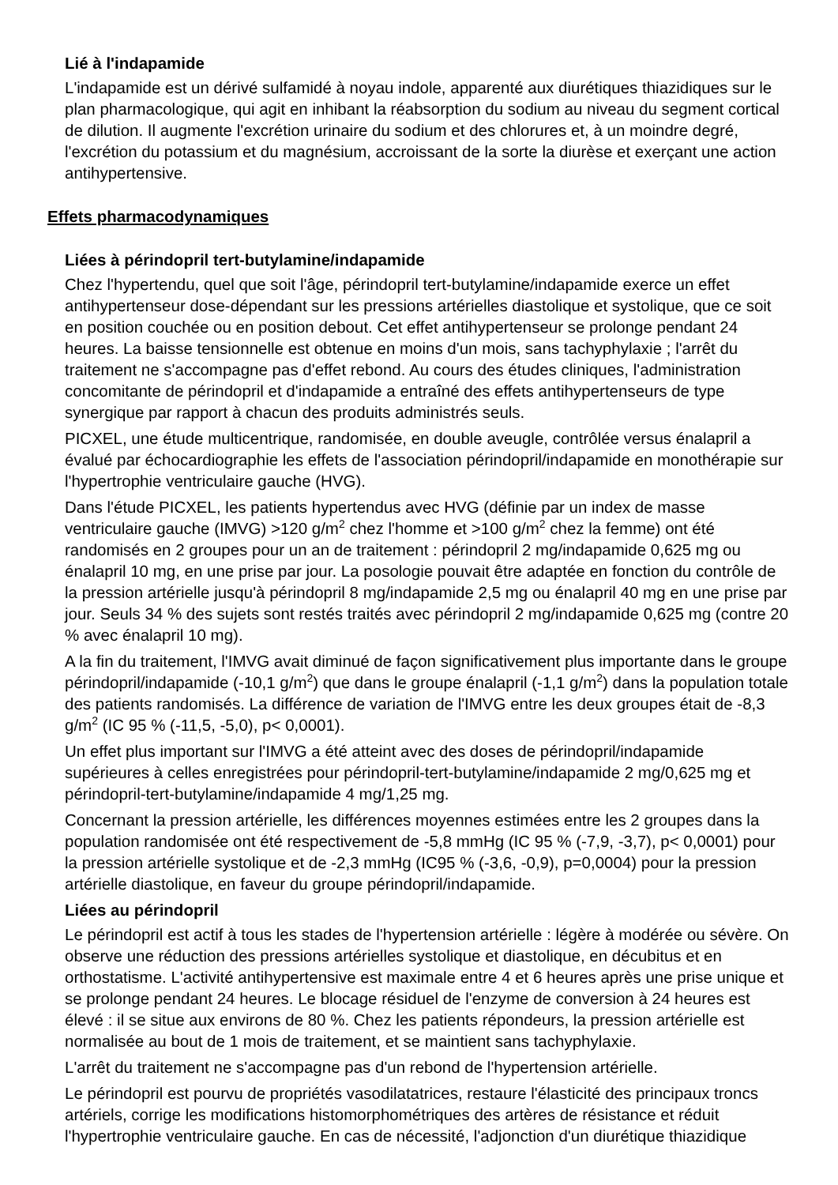Lié à l'indapamide
L'indapamide est un dérivé sulfamidé à noyau indole, apparenté aux diurétiques thiazidiques sur le plan pharmacologique, qui agit en inhibant la réabsorption du sodium au niveau du segment cortical de dilution. Il augmente l'excrétion urinaire du sodium et des chlorures et, à un moindre degré, l'excrétion du potassium et du magnésium, accroissant de la sorte la diurèse et exerçant une action antihypertensive.
Effets pharmacodynamiques
Liées à périndopril tert-butylamine/indapamide
Chez l'hypertendu, quel que soit l'âge, périndopril tert-butylamine/indapamide exerce un effet antihypertenseur dose-dépendant sur les pressions artérielles diastolique et systolique, que ce soit en position couchée ou en position debout. Cet effet antihypertenseur se prolonge pendant 24 heures. La baisse tensionnelle est obtenue en moins d'un mois, sans tachyphylaxie ; l'arrêt du traitement ne s'accompagne pas d'effet rebond. Au cours des études cliniques, l'administration concomitante de périndopril et d'indapamide a entraîné des effets antihypertenseurs de type synergique par rapport à chacun des produits administrés seuls.
PICXEL, une étude multicentrique, randomisée, en double aveugle, contrôlée versus énalapril a évalué par échocardiographie les effets de l'association périndopril/indapamide en monothérapie sur l'hypertrophie ventriculaire gauche (HVG).
Dans l'étude PICXEL, les patients hypertendus avec HVG (définie par un index de masse ventriculaire gauche (IMVG) >120 g/m<sup>2</sup> chez l'homme et >100 g/m<sup>2</sup> chez la femme) ont été randomisés en 2 groupes pour un an de traitement : périndopril 2 mg/indapamide 0,625 mg ou énalapril 10 mg, en une prise par jour. La posologie pouvait être adaptée en fonction du contrôle de la pression artérielle jusqu'à périndopril 8 mg/indapamide 2,5 mg ou énalapril 40 mg en une prise par jour. Seuls 34 % des sujets sont restés traités avec périndopril 2 mg/indapamide 0,625 mg (contre 20 % avec énalapril 10 mg).
A la fin du traitement, l'IMVG avait diminué de façon significativement plus importante dans le groupe périndopril/indapamide (-10,1 g/m<sup>2</sup>) que dans le groupe énalapril (-1,1 g/m<sup>2</sup>) dans la population totale des patients randomisés. La différence de variation de l'IMVG entre les deux groupes était de -8,3 g/m<sup>2</sup> (IC 95 % (-11,5, -5,0), p< 0,0001).
Un effet plus important sur l'IMVG a été atteint avec des doses de périndopril/indapamide supérieures à celles enregistrées pour périndopril-tert-butylamine/indapamide 2 mg/0,625 mg et périndopril-tert-butylamine/indapamide 4 mg/1,25 mg.
Concernant la pression artérielle, les différences moyennes estimées entre les 2 groupes dans la population randomisée ont été respectivement de -5,8 mmHg (IC 95 % (-7,9, -3,7), p< 0,0001) pour la pression artérielle systolique et de -2,3 mmHg (IC95 % (-3,6, -0,9), p=0,0004) pour la pression artérielle diastolique, en faveur du groupe périndopril/indapamide.
Liées au périndopril
Le périndopril est actif à tous les stades de l'hypertension artérielle : légère à modérée ou sévère. On observe une réduction des pressions artérielles systolique et diastolique, en décubitus et en orthostatisme. L'activité antihypertensive est maximale entre 4 et 6 heures après une prise unique et se prolonge pendant 24 heures. Le blocage résiduel de l'enzyme de conversion à 24 heures est élevé : il se situe aux environs de 80 %. Chez les patients répondeurs, la pression artérielle est normalisée au bout de 1 mois de traitement, et se maintient sans tachyphylaxie.
L'arrêt du traitement ne s'accompagne pas d'un rebond de l'hypertension artérielle.
Le périndopril est pourvu de propriétés vasodilatatrices, restaure l'élasticité des principaux troncs artériels, corrige les modifications histomorphométriques des artères de résistance et réduit l'hypertrophie ventriculaire gauche. En cas de nécessité, l'adjonction d'un diurétique thiazidique